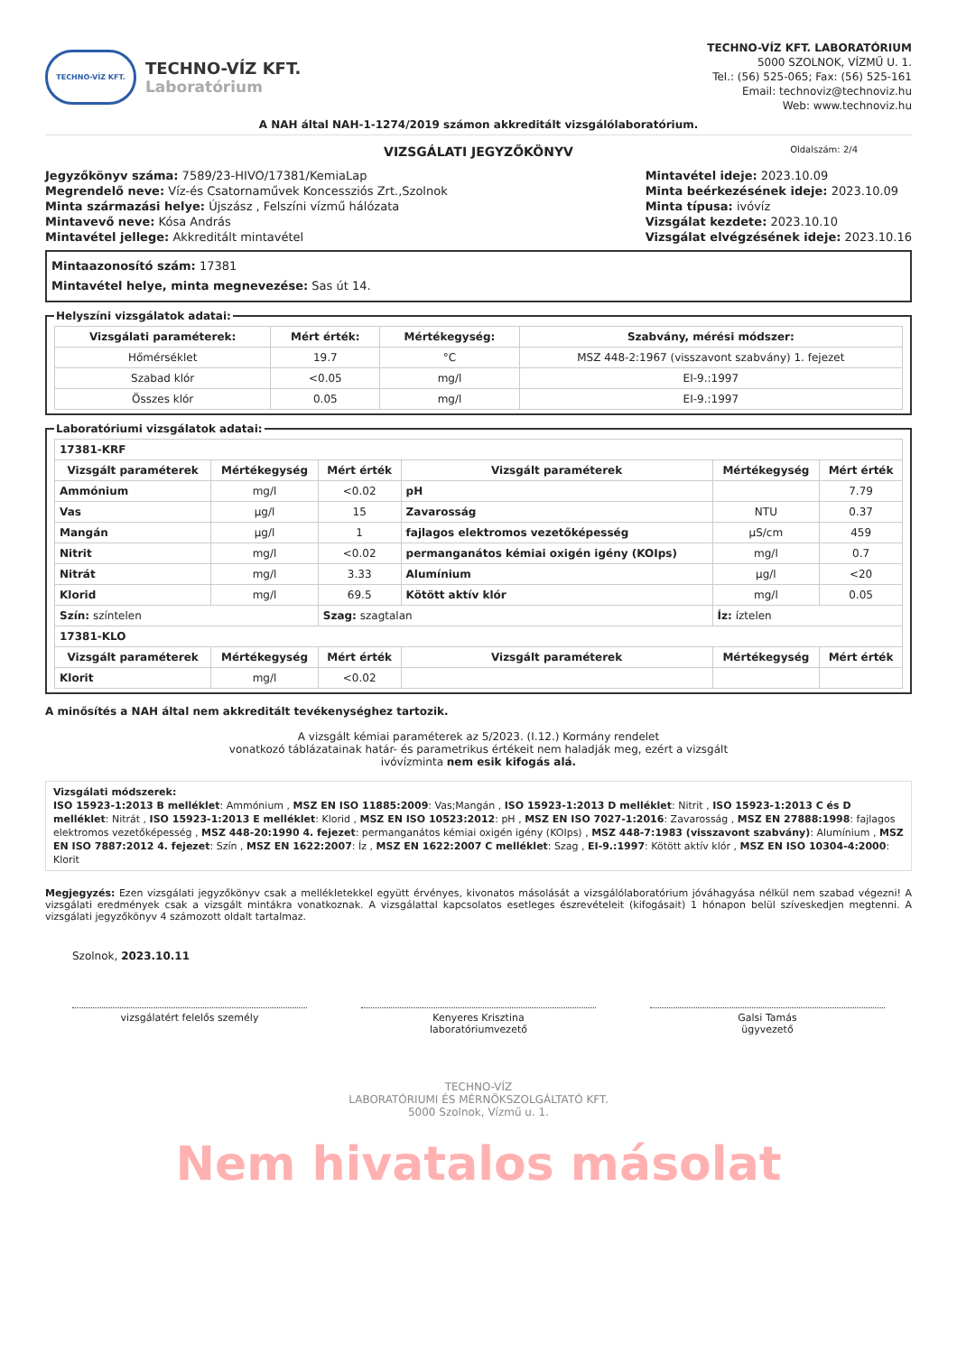TECHNO-VÍZ KFT.
TECHNO-VÍZ KFT.
Laboratórium
TECHNO-VÍZ KFT. LABORATÓRIUM
5000 SZOLNOK, VÍZMŰ U. 1.
Tel.: (56) 525-065; Fax: (56) 525-161
Email: technoviz@technoviz.hu
Web: www.technoviz.hu
A NAH által NAH-1-1274/2019 számon akkreditált vizsgálólaboratórium.
Oldalszám: 2/4
VIZSGÁLATI JEGYZŐKÖNYV
Jegyzőkönyv száma: 7589/23-HIVO/17381/KemiaLap
Megrendelő neve: Víz-és Csatornaművek Koncessziós Zrt.,Szolnok
Minta származási helye: Újszász , Felszíni vízmű hálózata
Mintavevő neve: Kósa András
Mintavétel jellege: Akkreditált mintavétel
Mintavétel ideje: 2023.10.09
Minta beérkezésének ideje: 2023.10.09
Minta típusa: ivóvíz
Vizsgálat kezdete: 2023.10.10
Vizsgálat elvégzésének ideje: 2023.10.16
Mintaazonosító szám: 17381
Mintavétel helye, minta megnevezése: Sas út 14.
Helyszíni vizsgálatok adatai:
| Vizsgálati paraméterek: | Mért érték: | Mértékegység: | Szabvány, mérési módszer: |
| --- | --- | --- | --- |
| Hőmérséklet | 19.7 | °C | MSZ 448-2:1967 (visszavont szabvány) 1. fejezet |
| Szabad klór | <0.05 | mg/l | EI-9.:1997 |
| Összes klór | 0.05 | mg/l | EI-9.:1997 |
Laboratóriumi vizsgálatok adatai:
| 17381-KRF | | | | | |
| --- | --- | --- | --- | --- | --- |
| Vizsgált paraméterek | Mértékegység | Mért érték | Vizsgált paraméterek | Mértékegység | Mért érték |
| Ammónium | mg/l | <0.02 | pH | | 7.79 |
| Vas | µg/l | 15 | Zavarosság | NTU | 0.37 |
| Mangán | µg/l | 1 | fajlagos elektromos vezetőképesség | µS/cm | 459 |
| Nitrit | mg/l | <0.02 | permanganátos kémiai oxigén igény (KOIps) | mg/l | 0.7 |
| Nitrát | mg/l | 3.33 | Alumínium | µg/l | <20 |
| Klorid | mg/l | 69.5 | Kötött aktív klór | mg/l | 0.05 |
| Szín: színtelen | | Szag: szagtalan | | Íz: íztelen | |
| 17381-KLO | | | | | |
| Vizsgált paraméterek | Mértékegység | Mért érték | Vizsgált paraméterek | Mértékegység | Mért érték |
| Klorit | mg/l | <0.02 | | | |
A minősítés a NAH által nem akkreditált tevékenységhez tartozik.
A vizsgált kémiai paraméterek az 5/2023. (I.12.) Kormány rendelet
vonatkozó táblázatainak határ- és parametrikus értékeit nem haladják meg, ezért a vizsgált
ivóvízminta nem esik kifogás alá.
Vizsgálati módszerek:
ISO 15923-1:2013 B melléklet: Ammónium , MSZ EN ISO 11885:2009: Vas;Mangán , ISO 15923-1:2013 D melléklet: Nitrit , ISO 15923-1:2013 C és D melléklet: Nitrát , ISO 15923-1:2013 E melléklet: Klorid , MSZ EN ISO 10523:2012: pH , MSZ EN ISO 7027-1:2016: Zavarosság , MSZ EN 27888:1998: fajlagos elektromos vezetőképesség , MSZ 448-20:1990 4. fejezet: permanganátos kémiai oxigén igény (KOIps) , MSZ 448-7:1983 (visszavont szabvány): Alumínium , MSZ EN ISO 7887:2012 4. fejezet: Szín , MSZ EN 1622:2007: Íz , MSZ EN 1622:2007 C melléklet: Szag , EI-9.:1997: Kötött aktív klór , MSZ EN ISO 10304-4:2000: Klorit
Megjegyzés: Ezen vizsgálati jegyzőkönyv csak a mellékletekkel együtt érvényes, kivonatos másolását a vizsgálólaboratórium jóváhagyása nélkül nem szabad végezni! A vizsgálati eredmények csak a vizsgált mintákra vonatkoznak. A vizsgálattal kapcsolatos esetleges észrevételeit (kifogásait) 1 hónapon belül szíveskedjen megtenni. A vizsgálati jegyzőkönyv 4 számozott oldalt tartalmaz.
Szolnok, 2023.10.11
vizsgálatért felelős személy Kenyeres Krisztina
laboratóriumvezető
Galsi Tamás
ügyvezető
TECHNO-VÍZ
LABORATÓRIUMI ÉS MÉRNÖKSZOLGÁLTATÓ KFT.
5000 Szolnok, Vízmű u. 1.
Nem hivatalos másolat